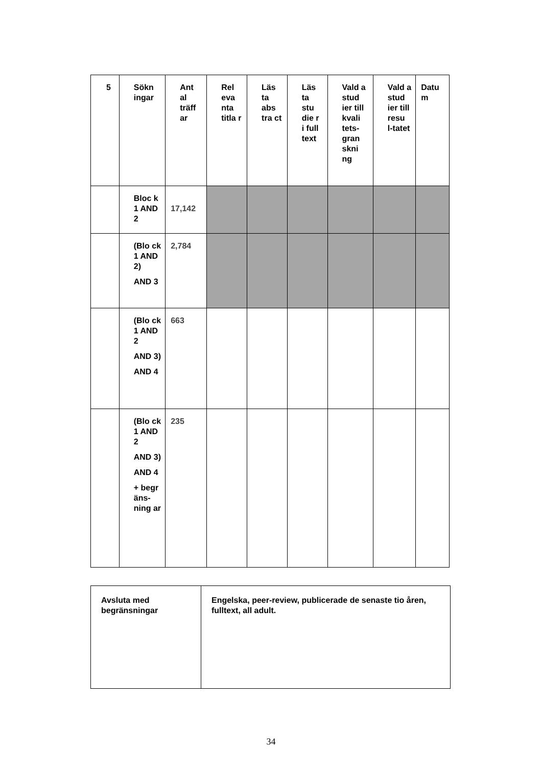| 5 | Sökn ingar | Ant al träff ar | Rel eva nta titla r | Läs ta abs tra ct | Läs ta stu die r i full text | Vald a stud ier till kvali tets-gran skni ng | Vald a stud ier till resu l-tatet | Datu m |
| --- | --- | --- | --- | --- | --- | --- | --- | --- |
| | Bloc k 1 AND 2 | 17,142 | | | | | | |
| | (Blo ck 1 AND 2) AND 3 | 2,784 | | | | | | |
| | (Blo ck 1 AND 2 AND 3) AND 4 | 663 | | | | | | |
| | (Blo ck 1 AND 2 AND 3) AND 4 + begr äns-ning ar | 235 | | | | | | |
| Avsluta med begränsningar | Engelska, peer-review, publicerade de senaste tio åren, fulltext, all adult. |
34